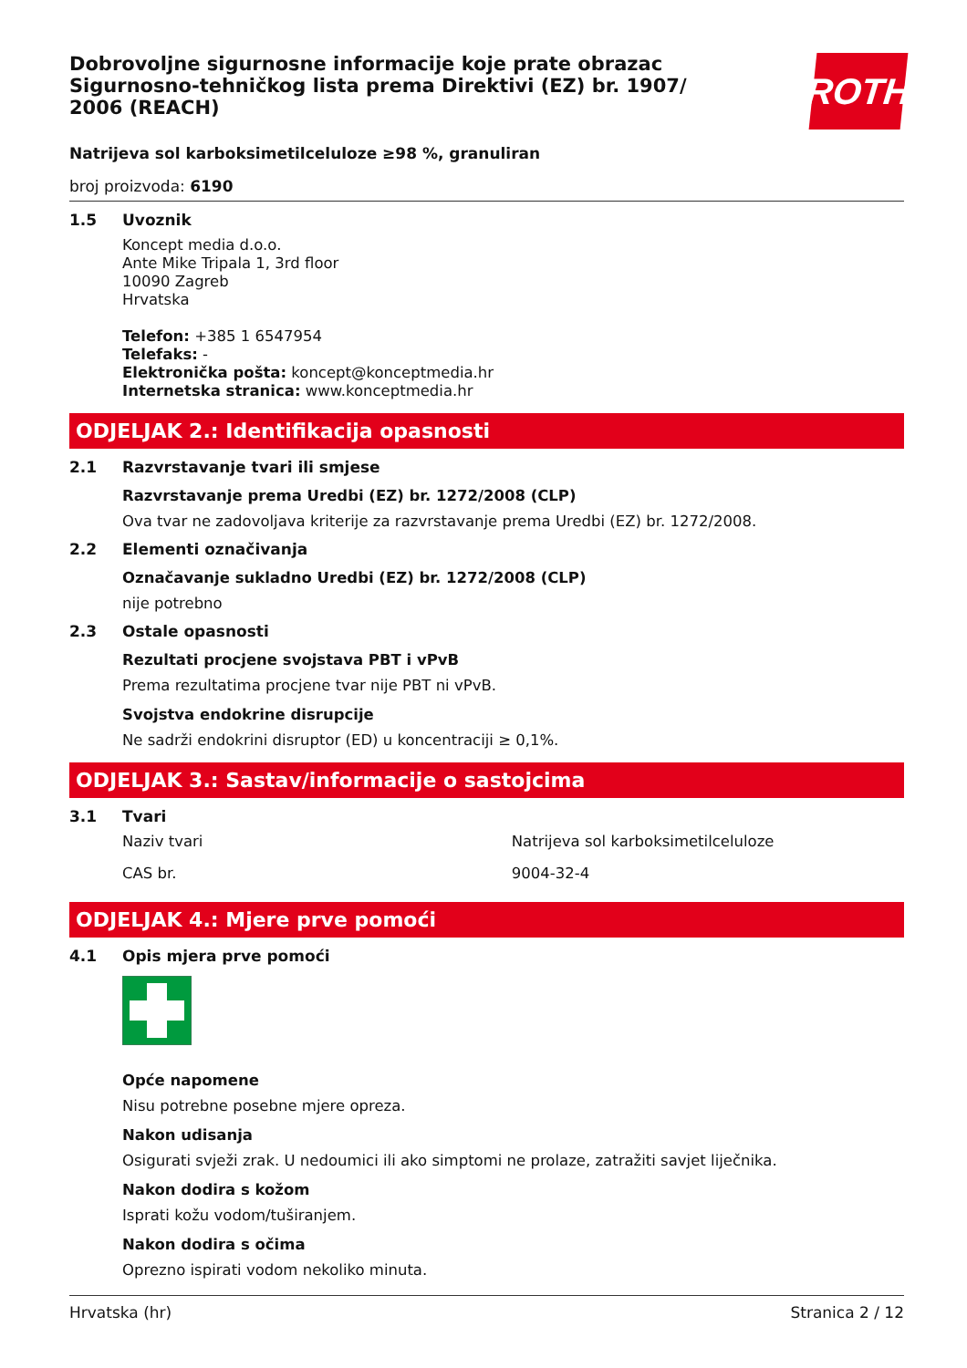ROTH
Dobrovoljne sigurnosne informacije koje prate obrazac Sigurnosno-tehničkog lista prema Direktivi (EZ) br. 1907/ 2006 (REACH)
Natrijeva sol karboksimetilceluloze ≥98 %, granuliran
broj proizvoda: 6190
1.5 Uvoznik
Koncept media d.o.o.
Ante Mike Tripala 1, 3rd floor
10090 Zagreb
Hrvatska
Telefon: +385 1 6547954
Telefaks: -
Elektronička pošta: koncept@konceptmedia.hr
Internetska stranica: www.konceptmedia.hr
ODJELJAK 2.: Identifikacija opasnosti
2.1 Razvrstavanje tvari ili smjese
Razvrstavanje prema Uredbi (EZ) br. 1272/2008 (CLP)
Ova tvar ne zadovoljava kriterije za razvrstavanje prema Uredbi (EZ) br. 1272/2008.
2.2 Elementi označivanja
Označavanje sukladno Uredbi (EZ) br. 1272/2008 (CLP)
nije potrebno
2.3 Ostale opasnosti
Rezultati procjene svojstava PBT i vPvB
Prema rezultatima procjene tvar nije PBT ni vPvB.
Svojstva endokrine disrupcije
Ne sadrži endokrini disruptor (ED) u koncentraciji ≥ 0,1%.
ODJELJAK 3.: Sastav/informacije o sastojcima
3.1 Tvari
| Naziv tvari | Natrijeva sol karboksimetilceluloze |
| CAS br. | 9004-32-4 |
ODJELJAK 4.: Mjere prve pomoći
4.1 Opis mjera prve pomoći
Opće napomene
Nisu potrebne posebne mjere opreza.
Nakon udisanja
Osigurati svježi zrak. U nedoumici ili ako simptomi ne prolaze, zatražiti savjet liječnika.
Nakon dodira s kožom
Isprati kožu vodom/tuširanjem.
Nakon dodira s očima
Oprezno ispirati vodom nekoliko minuta.
Hrvatska (hr) Stranica 2 / 12